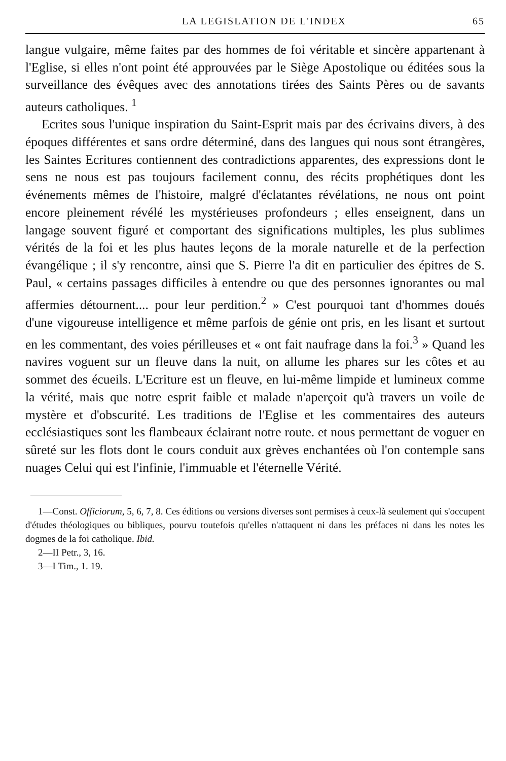LA LEGISLATION DE L'INDEX 65
langue vulgaire, même faites par des hommes de foi véritable et sincère appartenant à l'Eglise, si elles n'ont point été approuvées par le Siège Apostolique ou éditées sous la surveillance des évêques avec des annotations tirées des Saints Pères ou de savants auteurs catholiques. <sup>1</sup>
Ecrites sous l'unique inspiration du Saint-Esprit mais par des écrivains divers, à des époques différentes et sans ordre déterminé, dans des langues qui nous sont étrangères, les Saintes Ecritures contiennent des contradictions apparentes, des expressions dont le sens ne nous est pas toujours facilement connu, des récits prophétiques dont les événements mêmes de l'histoire, malgré d'éclatantes révélations, ne nous ont point encore pleinement révélé les mystérieuses profondeurs ; elles enseignent, dans un langage souvent figuré et comportant des significations multiples, les plus sublimes vérités de la foi et les plus hautes leçons de la morale naturelle et de la perfection évangélique ; il s'y rencontre, ainsi que S. Pierre l'a dit en particulier des épitres de S. Paul, « certains passages difficiles à entendre ou que des personnes ignorantes ou mal affermies détournent.... pour leur perdition.<sup>2</sup> » C'est pourquoi tant d'hommes doués d'une vigoureuse intelligence et même parfois de génie ont pris, en les lisant et surtout en les commentant, des voies périlleuses et « ont fait naufrage dans la foi.<sup>3</sup> » Quand les navires voguent sur un fleuve dans la nuit, on allume les phares sur les côtes et au sommet des écueils. L'Ecriture est un fleuve, en lui-même limpide et lumineux comme la vérité, mais que notre esprit faible et malade n'aperçoit qu'à travers un voile de mystère et d'obscurité. Les traditions de l'Eglise et les commentaires des auteurs ecclésiastiques sont les flambeaux éclairant notre route. et nous permettant de voguer en sûreté sur les flots dont le cours conduit aux grèves enchantées où l'on contemple sans nuages Celui qui est l'infinie, l'immuable et l'éternelle Vérité.
1—Const. Officiorum, 5, 6, 7, 8. Ces éditions ou versions diverses sont permises à ceux-là seulement qui s'occupent d'études théologiques ou bibliques, pourvu toutefois qu'elles n'attaquent ni dans les préfaces ni dans les notes les dogmes de la foi catholique. Ibid.
2—II Petr., 3, 16.
3—I Tim., 1. 19.